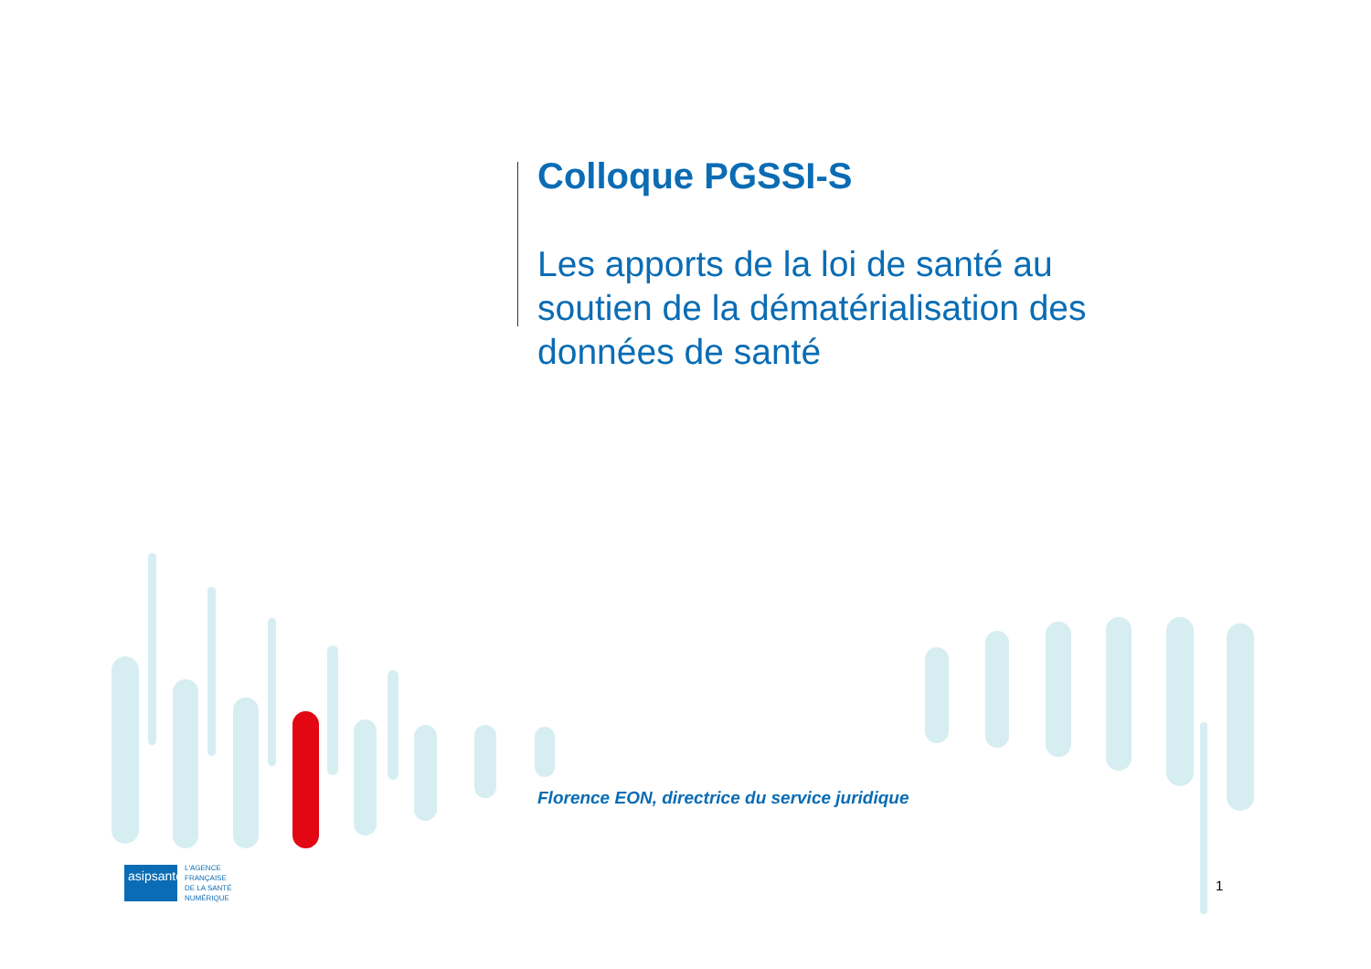Colloque PGSSI-S
Les apports de la loi de santé au soutien de la dématérialisation des données de santé
Florence EON, directrice du service juridique
asipsanté
L'AGENCE
FRANÇAISE
DE LA SANTÉ
NUMÉRIQUE
1